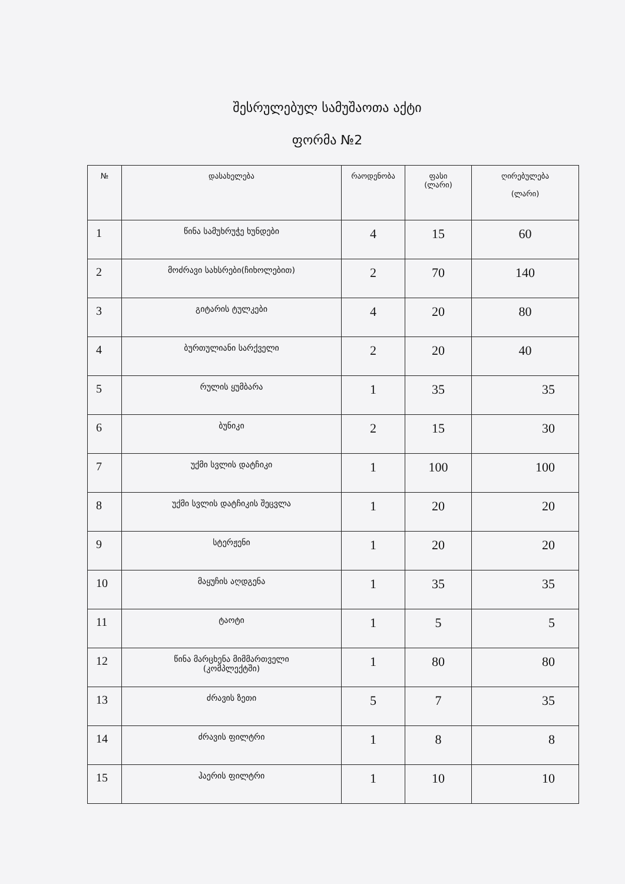შესრულებულ სამუშაოთა აქტი
ფორმა №2
| № | დასახელება | რაოდენობა | ფასი (ლარი) | ღირებულება (ლარი) |
| --- | --- | --- | --- | --- |
| 1 | წინა სამუხრუჭე ხუნდები | 4 | 15 | 60 |
| 2 | მოძრავი სახსრები(ჩიხოლებით) | 2 | 70 | 140 |
| 3 | გიტარის ტულკები | 4 | 20 | 80 |
| 4 | ბურთულიანი სარქველი | 2 | 20 | 40 |
| 5 | რულის ყუმბარა | 1 | 35 | 35 |
| 6 | ბუნიკი | 2 | 15 | 30 |
| 7 | უქმი სვლის დატჩიკი | 1 | 100 | 100 |
| 8 | უქმი სვლის დატჩიკის შეცვლა | 1 | 20 | 20 |
| 9 | სტერჟენი | 1 | 20 | 20 |
| 10 | მაყუჩის აღდგენა | 1 | 35 | 35 |
| 11 | ტაოტი | 1 | 5 | 5 |
| 12 | წინა მარცხენა მიმმართველი (კომპლექტში) | 1 | 80 | 80 |
| 13 | ძრავის ზეთი | 5 | 7 | 35 |
| 14 | ძრავის ფილტრი | 1 | 8 | 8 |
| 15 | ჰაერის ფილტრი | 1 | 10 | 10 |